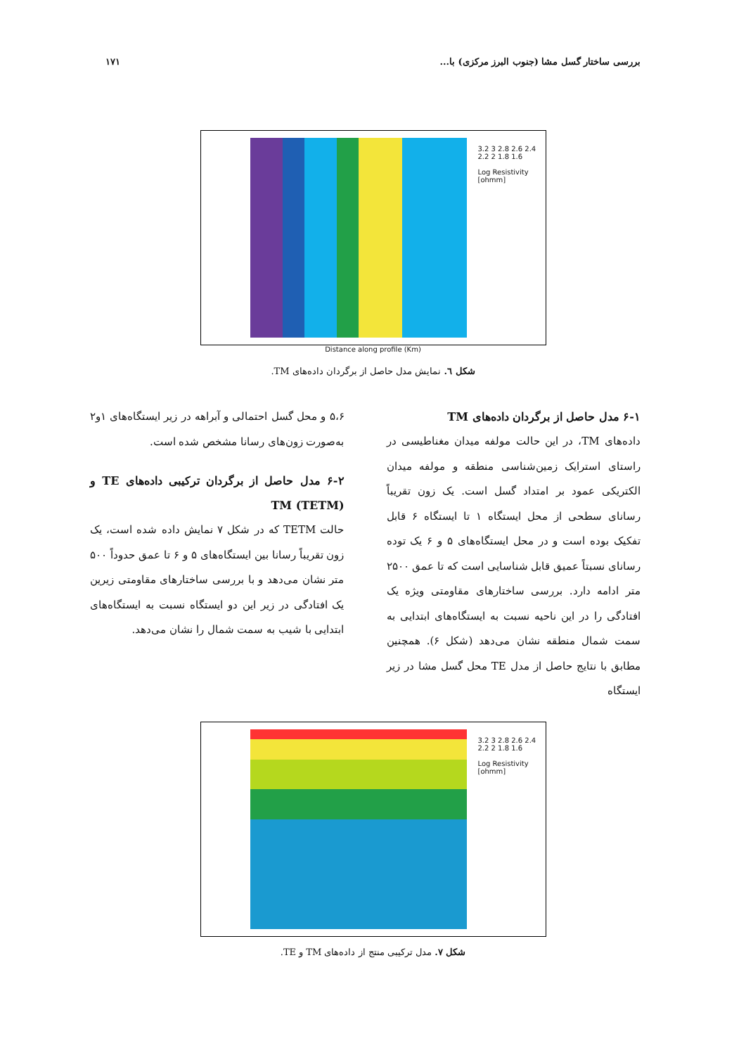بررسی ساختار گسل مشا (جنوب البرز مرکزی) با... ۱۷۱
3.2 3 2.8 2.6 2.4 2.2 2 1.8 1.6
Log Resistivity [ohmm]
Distance along profile (Km)
شکل ٦. نمایش مدل حاصل از برگردان داده‌های TM.
۶-۱ مدل حاصل از برگردان داده‌های TM
داده‌های TM، در این حالت مولفه میدان مغناطیسی در راستای استرایک زمین‌شناسی منطقه و مولفه میدان الکتریکی عمود بر امتداد گسل است. یک زون تقریباً رسانای سطحی از محل ایستگاه ۱ تا ایستگاه ۶ قابل تفکیک بوده است و در محل ایستگاه‌های ۵ و ۶ یک توده رسانای نسبتاً عمیق قابل شناسایی است که تا عمق ۲۵۰۰ متر ادامه دارد. بررسی ساختارهای مقاومتی ویژه یک افتادگی را در این ناحیه نسبت به ایستگاه‌های ابتدایی به سمت شمال منطقه نشان می‌دهد (شکل ۶). همچنین مطابق با نتایج حاصل از مدل TE محل گسل مشا در زیر ایستگاه
۵،۶ و محل گسل احتمالی و آبراهه در زیر ایستگاه‌های ۱و۲ به‌صورت زون‌های رسانا مشخص شده است.
۶-۲ مدل حاصل از برگردان ترکیبی داده‌های TE و TM (TETM)
حالت TETM که در شکل ۷ نمایش داده شده است، یک زون تقریباً رسانا بین ایستگاه‌های ۵ و ۶ تا عمق حدوداً ۵۰۰ متر نشان می‌دهد و با بررسی ساختارهای مقاومتی زیرین یک افتادگی در زیر این دو ایستگاه نسبت به ایستگاه‌های ابتدایی با شیب به سمت شمال را نشان می‌دهد.
3.2 3 2.8 2.6 2.4 2.2 2 1.8 1.6
Log Resistivity [ohmm]
شکل ۷. مدل ترکیبی منتج از داده‌های TM و TE.